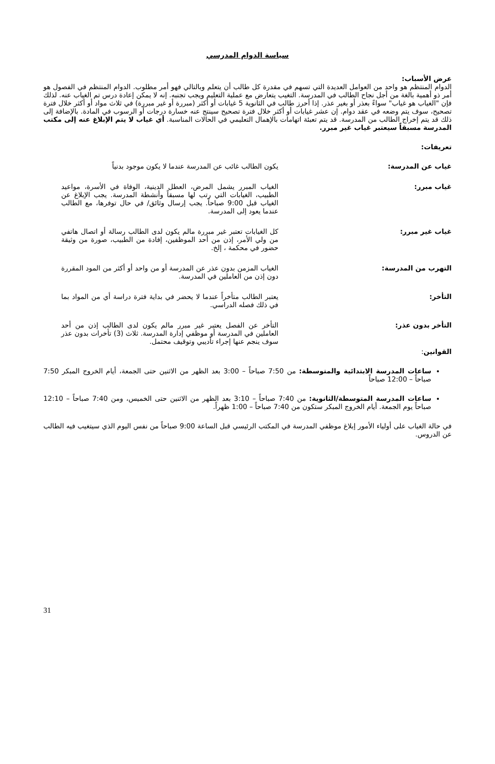سياسة الدوام المدرسي
عرض الأسباب:
الدوام المنتظم هو واحد من العوامل العديدة التي تسهم في مقدرة كل طالب أن يتعلم وبالتالي فهو أمر مطلوب. الدوام المنتظم في الفصول هو أمر ذو أهمية بالغة من أجل نجاح الطالب في المدرسة. التغيب يتعارض مع عملية التعليم ويجب تجنبه. إنه لا يمكن إعادة درس تم الغياب عنه. لذلك فإن "الغياب هو غياب" سواءً بعذر أو بغير عذر. إذا أحرز طالب في الثانوية 5 غيابات أو أكثر (مبررة أو غير مبررة) في ثلاث مواد أو أكثر خلال فترة تصحيح، سوف يتم وضعه في عقد دوام. إن عشر غيابات أو أكثر خلال فترة تصحيح سينتج عنه خسارة درجات أو الرسوب في المادة. بالإضافة إلى ذلك قد يتم إخراج الطالب من المدرسة. قد يتم تعبئة اتهامات بالإهمال التعليمي في الحالات المناسبة. أي غياب لا يتم الإبلاغ عنه إلى مكتب المدرسة مسبقاً سيعتبر غياب غير مبرر.
تعريفات:
غياب عن المدرسة: يكون الطالب غائب عن المدرسة عندما لا يكون موجود بدنياً
غياب مبرر: الغياب المبرر يشمل المرض، العطل الدينية، الوفاة في الأسرة، مواعيد الطبيب، الغيابات التي رتب لها مسبقاً وأنشطة المدرسة. يجب الإبلاغ عن الغياب قبل 9:00 صباحاً. يجب إرسال وثائق/ في حال توفرها، مع الطالب عندما يعود إلى المدرسة.
غياب غير مبرر: كل الغيابات تعتبر غير مبررة مالم يكون لدى الطالب رسالة أو اتصال هاتفي من ولي الأمر، إذن من أحد الموظفين، إفادة من الطبيب، صورة من وثيقة حضور في محكمة ، إلخ.
التهرب من المدرسة: الغياب المزمن بدون عذر عن المدرسة أو من واحد أو أكثر من المود المقررة دون إذن من العاملين في المدرسة.
التأخر: يعتبر الطالب متأخراً عندما لا يحضر في بداية فترة دراسة أي من المواد بما في ذلك فصله الدراسي.
التأخر بدون عذر: التأخر عن الفصل يعتبر غير مبرر مالم يكون لدى الطالب إذن من أحد العاملين في المدرسة أو موظفي إدارة المدرسة. ثلاث (3) تأخرات بدون عذر سوف ينجم عنها إجراء تأديبي وتوقيف محتمل.
القوانين:
ساعات المدرسة الابتدائية والمتوسطة: من 7:50 صباحاً – 3:00 بعد الظهر من الاثنين حتى الجمعة، أيام الخروج المبكر 7:50 صباحاً – 12:00 صباحاً
ساعات المدرسة المتوسطة/الثانوية: من 7:40 صباحاً – 3:10 بعد الظهر من الاثنين حتى الخميس، ومن 7:40 صباحاً – 12:10 صباحاً يوم الجمعة. أيام الخروج المبكر ستكون من 7:40 صباحاً – 1:00 ظهراً.
في حالة الغياب على أولياء الأمور إبلاغ موظفي المدرسة في المكتب الرئيسي قبل الساعة 9:00 صباحاً من نفس اليوم الذي سيتغيب فيه الطالب عن الدروس.
31